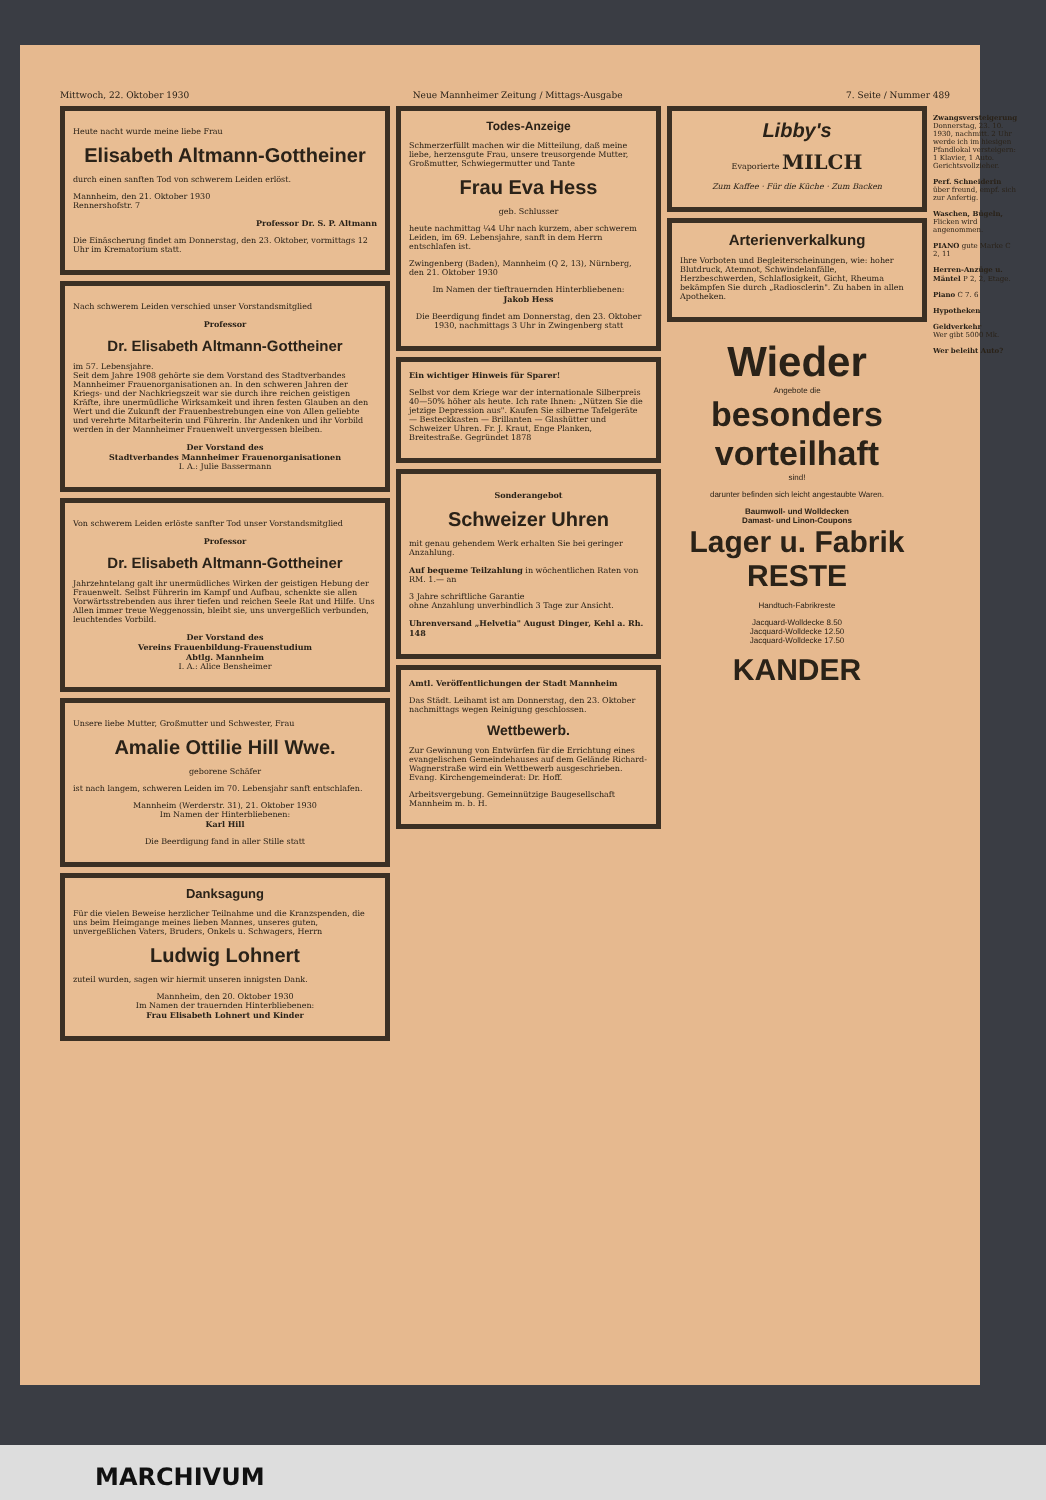Mittwoch, 22. Oktober 1930 Neue Mannheimer Zeitung / Mittags-Ausgabe 7. Seite / Nummer 489
Heute nacht wurde meine liebe Frau
Elisabeth Altmann-Gottheiner
durch einen sanften Tod von schwerem Leiden erlöst.
Mannheim, den 21. Oktober 1930
Rennershofstr. 7
Professor Dr. S. P. Altmann
Die Einäscherung findet am Donnerstag, den 23. Oktober, vormittags 12 Uhr im Krematorium statt.
Nach schwerem Leiden verschied unser Vorstandsmitglied
Professor
Dr. Elisabeth Altmann-Gottheiner
im 57. Lebensjahre.
Seit dem Jahre 1908 gehörte sie dem Vorstand des Stadtverbandes Mannheimer Frauenorganisationen an. In den schweren Jahren der Kriegs- und der Nachkriegszeit war sie durch ihre reichen geistigen Kräfte, ihre unermüdliche Wirksamkeit und ihren festen Glauben an den Wert und die Zukunft der Frauenbestrebungen eine von Allen geliebte und verehrte Mitarbeiterin und Führerin. Ihr Andenken und ihr Vorbild werden in der Mannheimer Frauenwelt unvergessen bleiben.
Der Vorstand des
Stadtverbandes Mannheimer Frauenorganisationen
I. A.: Julie Bassermann
Von schwerem Leiden erlöste sanfter Tod unser Vorstandsmitglied
Professor
Dr. Elisabeth Altmann-Gottheiner
Jahrzehntelang galt ihr unermüdliches Wirken der geistigen Hebung der Frauenwelt. Selbst Führerin im Kampf und Aufbau, schenkte sie allen Vorwärtsstrebenden aus ihrer tiefen und reichen Seele Rat und Hilfe. Uns Allen immer treue Weggenossin, bleibt sie, uns unvergeßlich verbunden, leuchtendes Vorbild.
Der Vorstand des
Vereins Frauenbildung-Frauenstudium
Abtlg. Mannheim
I. A.: Alice Bensheimer
Unsere liebe Mutter, Großmutter und Schwester, Frau
Amalie Ottilie Hill Wwe.
geborene Schäfer
ist nach langem, schweren Leiden im 70. Lebensjahr sanft entschlafen.
Mannheim (Werderstr. 31), 21. Oktober 1930
Im Namen der Hinterbliebenen:
Karl Hill
Die Beerdigung fand in aller Stille statt
Danksagung
Für die vielen Beweise herzlicher Teilnahme und die Kranzspenden, die uns beim Heimgange meines lieben Mannes, unseres guten, unvergeßlichen Vaters, Bruders, Onkels u. Schwagers, Herrn
Ludwig Lohnert
zuteil wurden, sagen wir hiermit unseren innigsten Dank.
Mannheim, den 20. Oktober 1930
Im Namen der trauernden Hinterbliebenen:
Frau Elisabeth Lohnert und Kinder
Todes-Anzeige
Schmerzerfüllt machen wir die Mitteilung, daß meine liebe, herzensgute Frau, unsere treusorgende Mutter, Großmutter, Schwiegermutter und Tante
Frau Eva Hess
geb. Schlusser
heute nachmittag ¼4 Uhr nach kurzem, aber schwerem Leiden, im 69. Lebensjahre, sanft in dem Herrn entschlafen ist.
Zwingenberg (Baden), Mannheim (Q 2, 13), Nürnberg, den 21. Oktober 1930
Im Namen der tieftrauernden Hinterbliebenen:
Jakob Hess
Die Beerdigung findet am Donnerstag, den 23. Oktober 1930, nachmittags 3 Uhr in Zwingenberg statt
Ein wichtiger Hinweis für Sparer!
Selbst vor dem Kriege war der internationale Silberpreis 40—50% höher als heute. Ich rate Ihnen: „Nützen Sie die jetzige Depression aus". Kaufen Sie silberne Tafelgeräte — Besteckkasten — Brillanten — Glashütter und Schweizer Uhren. Fr. J. Kraut, Enge Planken, Breitestraße. Gegründet 1878
Sonderangebot
Schweizer Uhren
mit genau gehendem Werk erhalten Sie bei geringer Anzahlung.
Auf bequeme Teilzahlung in wöchentlichen Raten von RM. 1.— an
3 Jahre schriftliche Garantie
ohne Anzahlung unverbindlich 3 Tage zur Ansicht.
Uhrenversand „Helvetia" August Dinger, Kehl a. Rh. 148
Amtl. Veröffentlichungen der Stadt Mannheim
Das Städt. Leihamt ist am Donnerstag, den 23. Oktober nachmittags wegen Reinigung geschlossen.
Wettbewerb.
Zur Gewinnung von Entwürfen für die Errichtung eines evangelischen Gemeindehauses auf dem Gelände Richard-Wagnerstraße wird ein Wettbewerb ausgeschrieben. Evang. Kirchengemeinderat: Dr. Hoff.
Arbeitsvergebung. Gemeinnützige Baugesellschaft Mannheim m. b. H.
Libby's
Evaporierte MILCH
Zum Kaffee · Für die Küche · Zum Backen
Arterienverkalkung
Ihre Vorboten und Begleiterscheinungen, wie: hoher Blutdruck, Atemnot, Schwindelanfälle, Herzbeschwerden, Schlaflosigkeit, Gicht, Rheuma bekämpfen Sie durch „Radiosclerin". Zu haben in allen Apotheken.
Wieder
Angebote die
besonders vorteilhaft
sind!
darunter befinden sich leicht angestaubte Waren.
Baumwoll- und Wolldecken
Damast- und Linon-Coupons
Lager u. Fabrik RESTE
Handtuch-Fabrikreste
Jacquard-Wolldecke 8.50
Jacquard-Wolldecke 12.50
Jacquard-Wolldecke 17.50
KANDER
Zwangsversteigerung
Donnerstag, 23. 10. 1930, nachmitt. 2 Uhr werde ich im hiesigen Pfandlokal versteigern: 1 Klavier, 1 Auto. Gerichtsvollzieher.
Perf. Schneiderin über freund, empf. sich zur Anfertig.
Waschen, Bügeln, Flicken wird angenommen.
PIANO gute Marke C 2, 11
Herren-Anzüge u. Mäntel P 2, 2, Etage.
Piano C 7. 6
Hypotheken
Geldverkehr
Wer gibt 5000 Mk.
Wer beleiht Auto?
MARCHIVUM